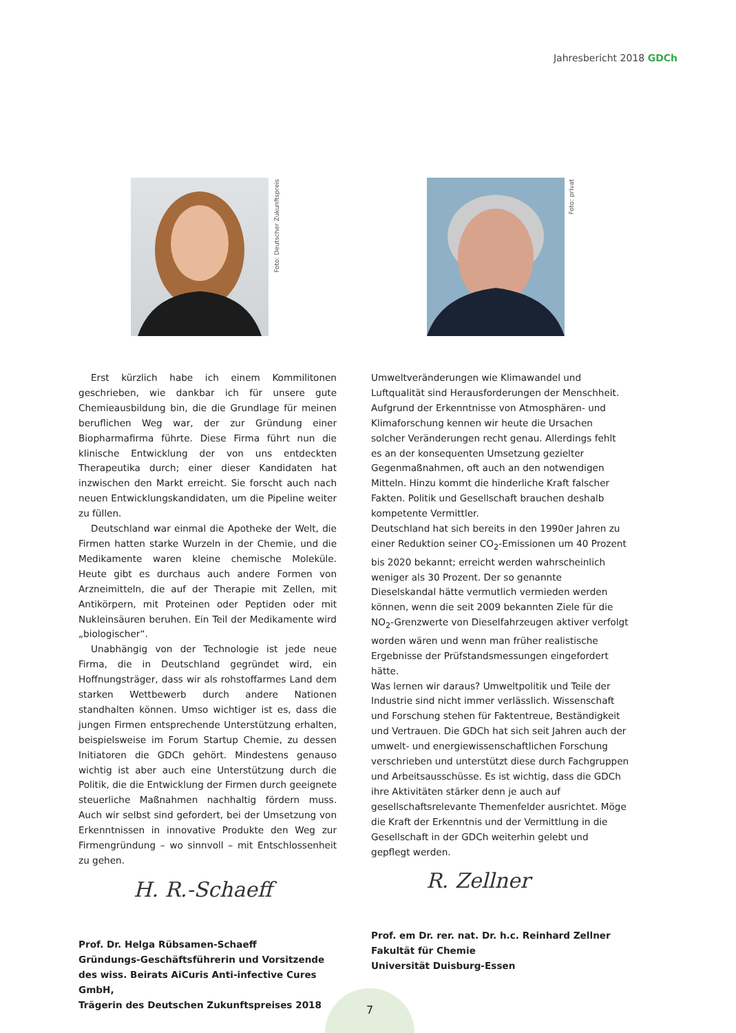Jahresbericht 2018 GDCh
Foto: Deutscher Zukunftspreis
Foto: privat
Erst kürzlich habe ich einem Kommilitonen geschrieben, wie dankbar ich für unsere gute Chemieausbildung bin, die die Grundlage für meinen beruflichen Weg war, der zur Gründung einer Biopharmafirma führte. Diese Firma führt nun die klinische Entwicklung der von uns entdeckten Therapeutika durch; einer dieser Kandidaten hat inzwischen den Markt erreicht. Sie forscht auch nach neuen Entwicklungskandidaten, um die Pipeline weiter zu füllen.
Deutschland war einmal die Apotheke der Welt, die Firmen hatten starke Wurzeln in der Chemie, und die Medikamente waren kleine chemische Moleküle. Heute gibt es durchaus auch andere Formen von Arzneimitteln, die auf der Therapie mit Zellen, mit Antikörpern, mit Proteinen oder Peptiden oder mit Nukleinsäuren beruhen. Ein Teil der Medikamente wird „biologischer“.
Unabhängig von der Technologie ist jede neue Firma, die in Deutschland gegründet wird, ein Hoffnungsträger, dass wir als rohstoffarmes Land dem starken Wettbewerb durch andere Nationen standhalten können. Umso wichtiger ist es, dass die jungen Firmen entsprechende Unterstützung erhalten, beispielsweise im Forum Startup Chemie, zu dessen Initiatoren die GDCh gehört. Mindestens genauso wichtig ist aber auch eine Unterstützung durch die Politik, die die Entwicklung der Firmen durch geeignete steuerliche Maßnahmen nachhaltig fördern muss. Auch wir selbst sind gefordert, bei der Umsetzung von Erkenntnissen in innovative Produkte den Weg zur Firmengründung – wo sinnvoll – mit Entschlossenheit zu gehen.
H. R.-Schaeff
Prof. Dr. Helga Rübsamen-Schaeff
Gründungs-Geschäftsführerin und Vorsitzende des wiss. Beirats AiCuris Anti-infective Cures GmbH,
Trägerin des Deutschen Zukunftspreises 2018
Umweltveränderungen wie Klimawandel und Luftqualität sind Herausforderungen der Menschheit. Aufgrund der Erkenntnisse von Atmosphären- und Klimaforschung kennen wir heute die Ursachen solcher Veränderungen recht genau. Allerdings fehlt es an der konsequenten Umsetzung gezielter Gegenmaßnahmen, oft auch an den notwendigen Mitteln. Hinzu kommt die hinderliche Kraft falscher Fakten. Politik und Gesellschaft brauchen deshalb kompetente Vermittler.
Deutschland hat sich bereits in den 1990er Jahren zu einer Reduktion seiner CO<sub>2</sub>-Emissionen um 40 Prozent bis 2020 bekannt; erreicht werden wahrscheinlich weniger als 30 Prozent. Der so genannte Dieselskandal hätte vermutlich vermieden werden können, wenn die seit 2009 bekannten Ziele für die NO<sub>2</sub>-Grenzwerte von Dieselfahrzeugen aktiver verfolgt worden wären und wenn man früher realistische Ergebnisse der Prüfstandsmessungen eingefordert hätte.
Was lernen wir daraus? Umweltpolitik und Teile der Industrie sind nicht immer verlässlich. Wissenschaft und Forschung stehen für Faktentreue, Beständigkeit und Vertrauen. Die GDCh hat sich seit Jahren auch der umwelt- und energiewissenschaftlichen Forschung verschrieben und unterstützt diese durch Fachgruppen und Arbeitsausschüsse. Es ist wichtig, dass die GDCh ihre Aktivitäten stärker denn je auch auf gesellschaftsrelevante Themenfelder ausrichtet. Möge die Kraft der Erkenntnis und der Vermittlung in die Gesellschaft in der GDCh weiterhin gelebt und gepflegt werden.
R. Zellner
Prof. em Dr. rer. nat. Dr. h.c. Reinhard Zellner
Fakultät für Chemie
Universität Duisburg-Essen
7